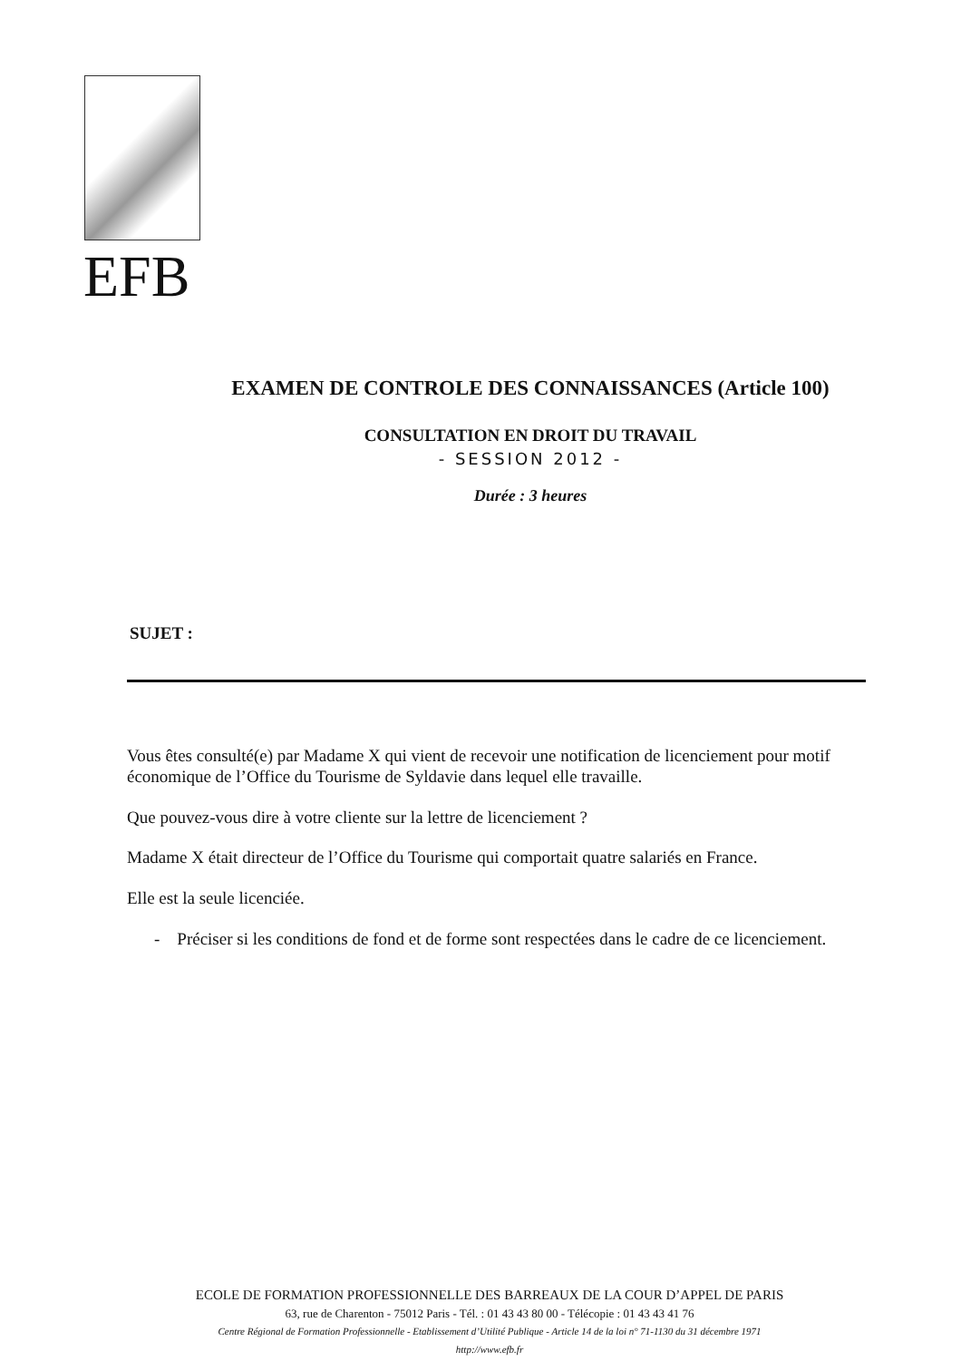EFB
EXAMEN DE CONTROLE DES CONNAISSANCES (Article 100)
CONSULTATION EN DROIT DU TRAVAIL
- SESSION 2012 -
Durée : 3 heures
SUJET :
Vous êtes consulté(e) par Madame X qui vient de recevoir une notification de licenciement pour motif économique de l’Office du Tourisme de Syldavie dans lequel elle travaille.
Que pouvez-vous dire à votre cliente sur la lettre de licenciement ?
Madame X était directeur de l’Office du Tourisme qui comportait quatre salariés en France.
Elle est la seule licenciée.
- Préciser si les conditions de fond et de forme sont respectées dans le cadre de ce licenciement.
ECOLE DE FORMATION PROFESSIONNELLE DES BARREAUX DE LA COUR D’APPEL DE PARIS
63, rue de Charenton - 75012 Paris - Tél. : 01 43 43 80 00 - Télécopie : 01 43 43 41 76
Centre Régional de Formation Professionnelle - Etablissement d’Utilité Publique - Article 14 de la loi n° 71-1130 du 31 décembre 1971
http://www.efb.fr